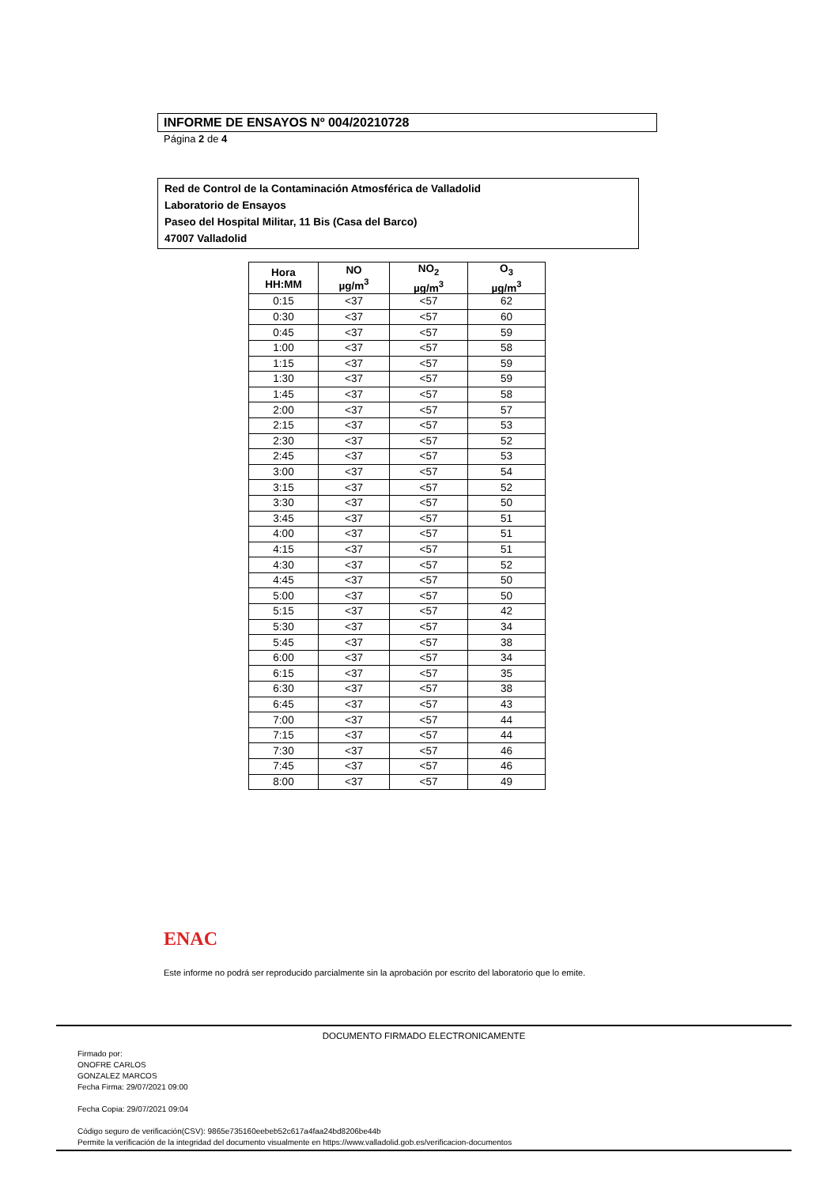INFORME DE ENSAYOS Nº 004/20210728
Página 2 de 4
Red de Control de la Contaminación Atmosférica de Valladolid
Laboratorio de Ensayos
Paseo del Hospital Militar, 11 Bis (Casa del Barco)
47007 Valladolid
| Hora HH:MM | NO µg/m<sup>3</sup> | NO<sub>2</sub> µg/m<sup>3</sup> | O<sub>3</sub> µg/m<sup>3</sup> |
| --- | --- | --- | --- |
| 0:15 | <37 | <57 | 62 |
| 0:30 | <37 | <57 | 60 |
| 0:45 | <37 | <57 | 59 |
| 1:00 | <37 | <57 | 58 |
| 1:15 | <37 | <57 | 59 |
| 1:30 | <37 | <57 | 59 |
| 1:45 | <37 | <57 | 58 |
| 2:00 | <37 | <57 | 57 |
| 2:15 | <37 | <57 | 53 |
| 2:30 | <37 | <57 | 52 |
| 2:45 | <37 | <57 | 53 |
| 3:00 | <37 | <57 | 54 |
| 3:15 | <37 | <57 | 52 |
| 3:30 | <37 | <57 | 50 |
| 3:45 | <37 | <57 | 51 |
| 4:00 | <37 | <57 | 51 |
| 4:15 | <37 | <57 | 51 |
| 4:30 | <37 | <57 | 52 |
| 4:45 | <37 | <57 | 50 |
| 5:00 | <37 | <57 | 50 |
| 5:15 | <37 | <57 | 42 |
| 5:30 | <37 | <57 | 34 |
| 5:45 | <37 | <57 | 38 |
| 6:00 | <37 | <57 | 34 |
| 6:15 | <37 | <57 | 35 |
| 6:30 | <37 | <57 | 38 |
| 6:45 | <37 | <57 | 43 |
| 7:00 | <37 | <57 | 44 |
| 7:15 | <37 | <57 | 44 |
| 7:30 | <37 | <57 | 46 |
| 7:45 | <37 | <57 | 46 |
| 8:00 | <37 | <57 | 49 |
ENAC
Este informe no podrá ser reproducido parcialmente sin la aprobación por escrito del laboratorio que lo emite.
DOCUMENTO FIRMADO ELECTRONICAMENTE
Firmado por:
ONOFRE CARLOS
GONZALEZ MARCOS
Fecha Firma: 29/07/2021 09:00
Fecha Copia: 29/07/2021 09:04
Código seguro de verificación(CSV): 9865e735160eebeb52c617a4faa24bd8206be44b
Permite la verificación de la integridad del documento visualmente en https://www.valladolid.gob.es/verificacion-documentos